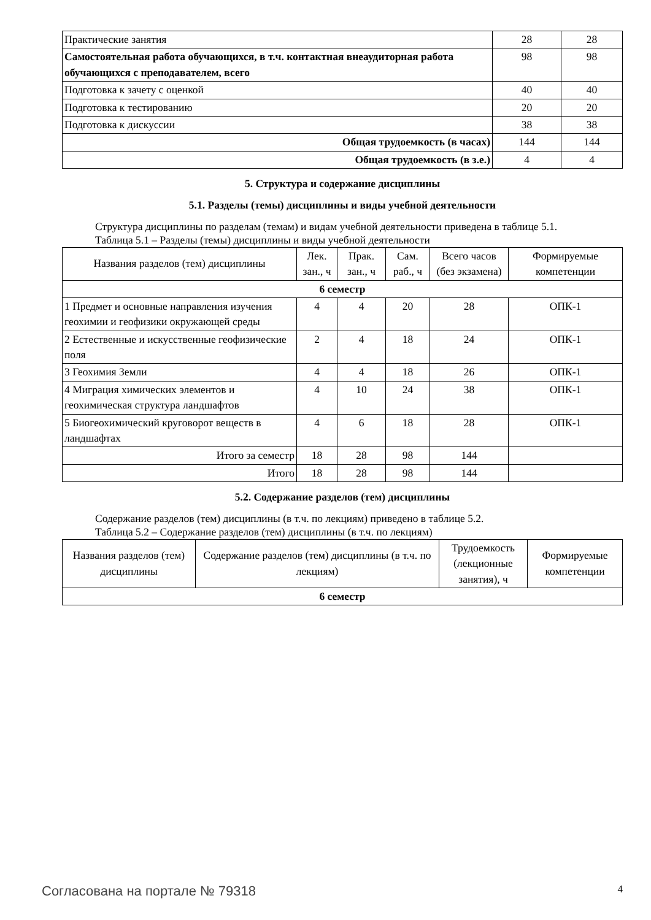| Практические занятия | 28 | 28 |
| Самостоятельная работа обучающихся, в т.ч. контактная внеаудиторная работа обучающихся с преподавателем, всего | 98 | 98 |
| Подготовка к зачету с оценкой | 40 | 40 |
| Подготовка к тестированию | 20 | 20 |
| Подготовка к дискуссии | 38 | 38 |
| Общая трудоемкость (в часах) | 144 | 144 |
| Общая трудоемкость (в з.е.) | 4 | 4 |
5. Структура и содержание дисциплины
5.1. Разделы (темы) дисциплины и виды учебной деятельности
Структура дисциплины по разделам (темам) и видам учебной деятельности приведена в таблице 5.1.
Таблица 5.1 – Разделы (темы) дисциплины и виды учебной деятельности
| Названия разделов (тем) дисциплины | Лек. зан., ч | Прак. зан., ч | Сам. раб., ч | Всего часов (без экзамена) | Формируемые компетенции |
| --- | --- | --- | --- | --- | --- |
| 6 семестр | | | | | |
| 1 Предмет и основные направления изучения геохимии и геофизики окружающей среды | 4 | 4 | 20 | 28 | ОПК-1 |
| 2 Естественные и искусственные геофизические поля | 2 | 4 | 18 | 24 | ОПК-1 |
| 3 Геохимия Земли | 4 | 4 | 18 | 26 | ОПК-1 |
| 4 Миграция химических элементов и геохимическая структура ландшафтов | 4 | 10 | 24 | 38 | ОПК-1 |
| 5 Биогеохимический круговорот веществ в ландшафтах | 4 | 6 | 18 | 28 | ОПК-1 |
| Итого за семестр | 18 | 28 | 98 | 144 | |
| Итого | 18 | 28 | 98 | 144 | |
5.2. Содержание разделов (тем) дисциплины
Содержание разделов (тем) дисциплины (в т.ч. по лекциям) приведено в таблице 5.2.
Таблица 5.2 – Содержание разделов (тем) дисциплины (в т.ч. по лекциям)
| Названия разделов (тем) дисциплины | Содержание разделов (тем) дисциплины (в т.ч. по лекциям) | Трудоемкость (лекционные занятия), ч | Формируемые компетенции |
| --- | --- | --- | --- |
| 6 семестр | | | |
Согласована на портале № 79318 4